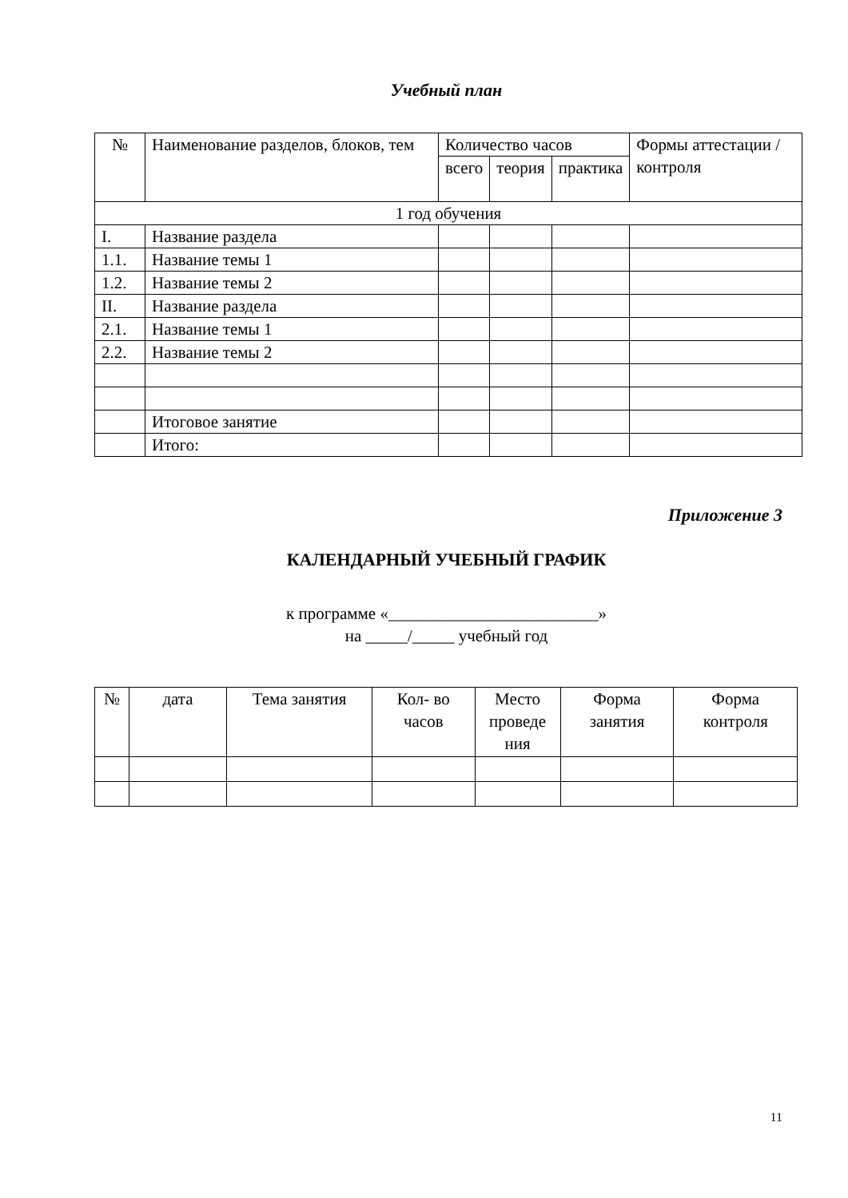Учебный план
| № | Наименование разделов, блоков, тем | Количество часов | | | Формы аттестации /контроля |
| --- | --- | --- | --- | --- | --- |
| | | всего | теория | практика | |
| 1 год обучения | | | | | |
| I. | Название раздела | | | | |
| 1.1. | Название темы 1 | | | | |
| 1.2. | Название темы 2 | | | | |
| II. | Название раздела | | | | |
| 2.1. | Название темы 1 | | | | |
| 2.2. | Название темы 2 | | | | |
| | Итоговое занятие | | | | |
| | Итого: | | | | |
Приложение 3
КАЛЕНДАРНЫЙ УЧЕБНЫЙ ГРАФИК
к программе «_________________________»
на _____/_____ учебный год
| № | дата | Тема занятия | Кол- во часов | Место проведе ния | Форма занятия | Форма контроля |
| --- | --- | --- | --- | --- | --- | --- |
11